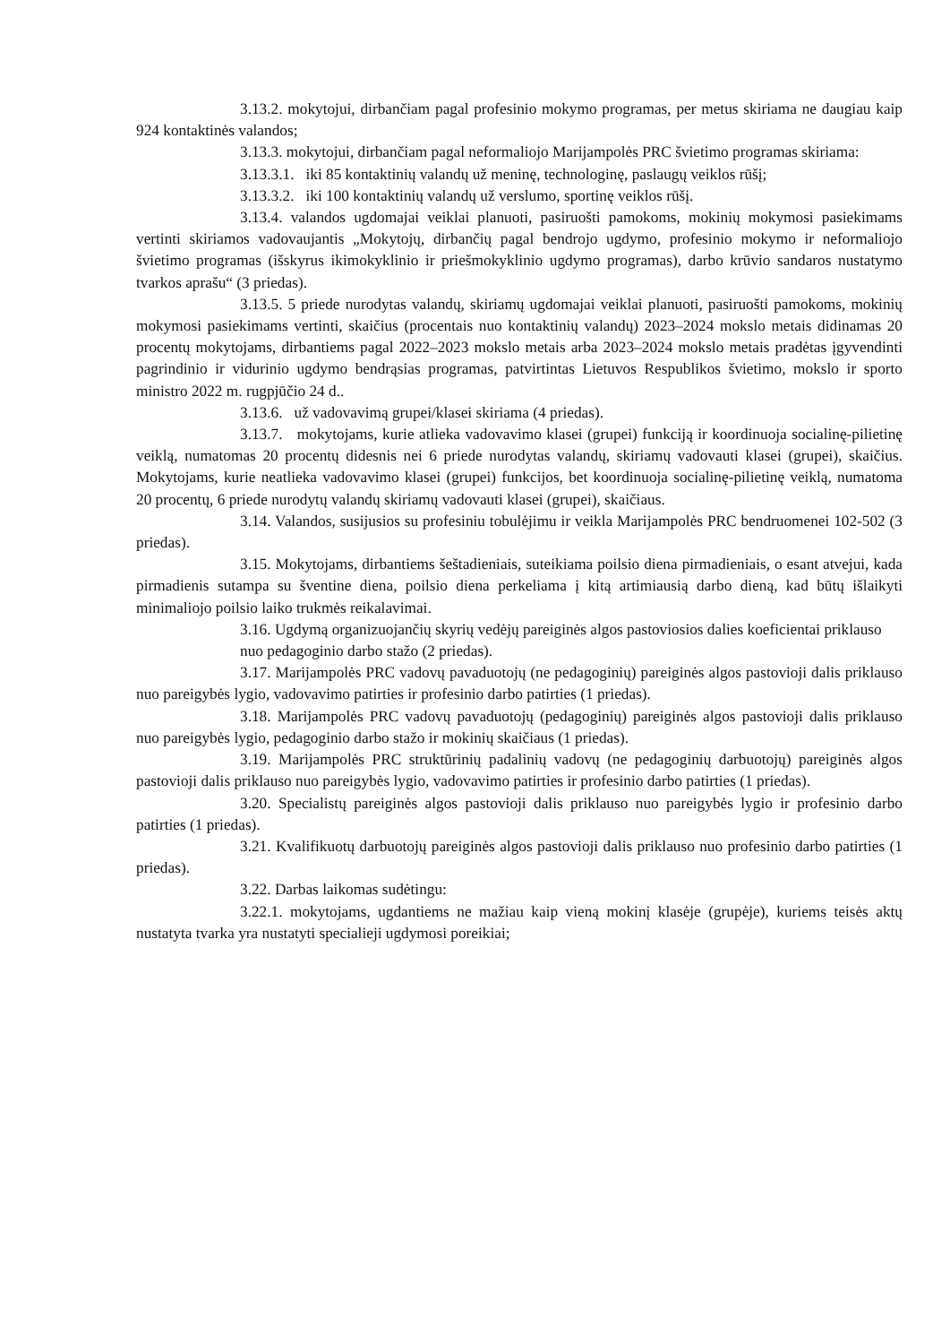3.13.2. mokytojui, dirbančiam pagal profesinio mokymo programas, per metus skiriama ne daugiau kaip 924 kontaktinės valandos;
3.13.3. mokytojui, dirbančiam pagal neformaliojo Marijampolės PRC švietimo programas skiriama:
3.13.3.1. iki 85 kontaktinių valandų už meninę, technologinę, paslaugų veiklos rūšį;
3.13.3.2. iki 100 kontaktinių valandų už verslumo, sportinę veiklos rūšį.
3.13.4. valandos ugdomajai veiklai planuoti, pasiruošti pamokoms, mokinių mokymosi pasiekimams vertinti skiriamos vadovaujantis „Mokytojų, dirbančių pagal bendrojo ugdymo, profesinio mokymo ir neformaliojo švietimo programas (išskyrus ikimokyklinio ir priešmokyklinio ugdymo programas), darbo krūvio sandaros nustatymo tvarkos aprašu“ (3 priedas).
3.13.5. 5 priede nurodytas valandų, skiriamų ugdomajai veiklai planuoti, pasiruošti pamokoms, mokinių mokymosi pasiekimams vertinti, skaičius (procentais nuo kontaktinių valandų) 2023–2024 mokslo metais didinamas 20 procentų mokytojams, dirbantiems pagal 2022–2023 mokslo metais arba 2023–2024 mokslo metais pradėtas įgyvendinti pagrindinio ir vidurinio ugdymo bendrąsias programas, patvirtintas Lietuvos Respublikos švietimo, mokslo ir sporto ministro 2022 m. rugpjūčio 24 d..
3.13.6. už vadovavimą grupei/klasei skiriama (4 priedas).
3.13.7. mokytojams, kurie atlieka vadovavimo klasei (grupei) funkciją ir koordinuoja socialinę-pilietinę veiklą, numatomas 20 procentų didesnis nei 6 priede nurodytas valandų, skiriamų vadovauti klasei (grupei), skaičius. Mokytojams, kurie neatlieka vadovavimo klasei (grupei) funkcijos, bet koordinuoja socialinę-pilietinę veiklą, numatoma 20 procentų, 6 priede nurodytų valandų skiriamų vadovauti klasei (grupei), skaičiaus.
3.14. Valandos, susijusios su profesiniu tobulėjimu ir veikla Marijampolės PRC bendruomenei 102-502 (3 priedas).
3.15. Mokytojams, dirbantiems šeštadieniais, suteikiama poilsio diena pirmadieniais, o esant atvejui, kada pirmadienis sutampa su šventine diena, poilsio diena perkeliama į kitą artimiausią darbo dieną, kad būtų išlaikyti minimaliojo poilsio laiko trukmės reikalavimai.
3.16. Ugdymą organizuojančių skyrių vedėjų pareiginės algos pastoviosios dalies koeficientai priklauso nuo pedagoginio darbo stažo (2 priedas).
3.17. Marijampolės PRC vadovų pavaduotojų (ne pedagoginių) pareiginės algos pastovioji dalis priklauso nuo pareigybės lygio, vadovavimo patirties ir profesinio darbo patirties (1 priedas).
3.18. Marijampolės PRC vadovų pavaduotojų (pedagoginių) pareiginės algos pastovioji dalis priklauso nuo pareigybės lygio, pedagoginio darbo stažo ir mokinių skaičiaus (1 priedas).
3.19. Marijampolės PRC struktūrinių padalinių vadovų (ne pedagoginių darbuotojų) pareiginės algos pastovioji dalis priklauso nuo pareigybės lygio, vadovavimo patirties ir profesinio darbo patirties (1 priedas).
3.20. Specialistų pareiginės algos pastovioji dalis priklauso nuo pareigybės lygio ir profesinio darbo patirties (1 priedas).
3.21. Kvalifikuotų darbuotojų pareiginės algos pastovioji dalis priklauso nuo profesinio darbo patirties (1 priedas).
3.22. Darbas laikomas sudėtingu:
3.22.1. mokytojams, ugdantiems ne mažiau kaip vieną mokinį klasėje (grupėje), kuriems teisės aktų nustatyta tvarka yra nustatyti specialieji ugdymosi poreikiai;